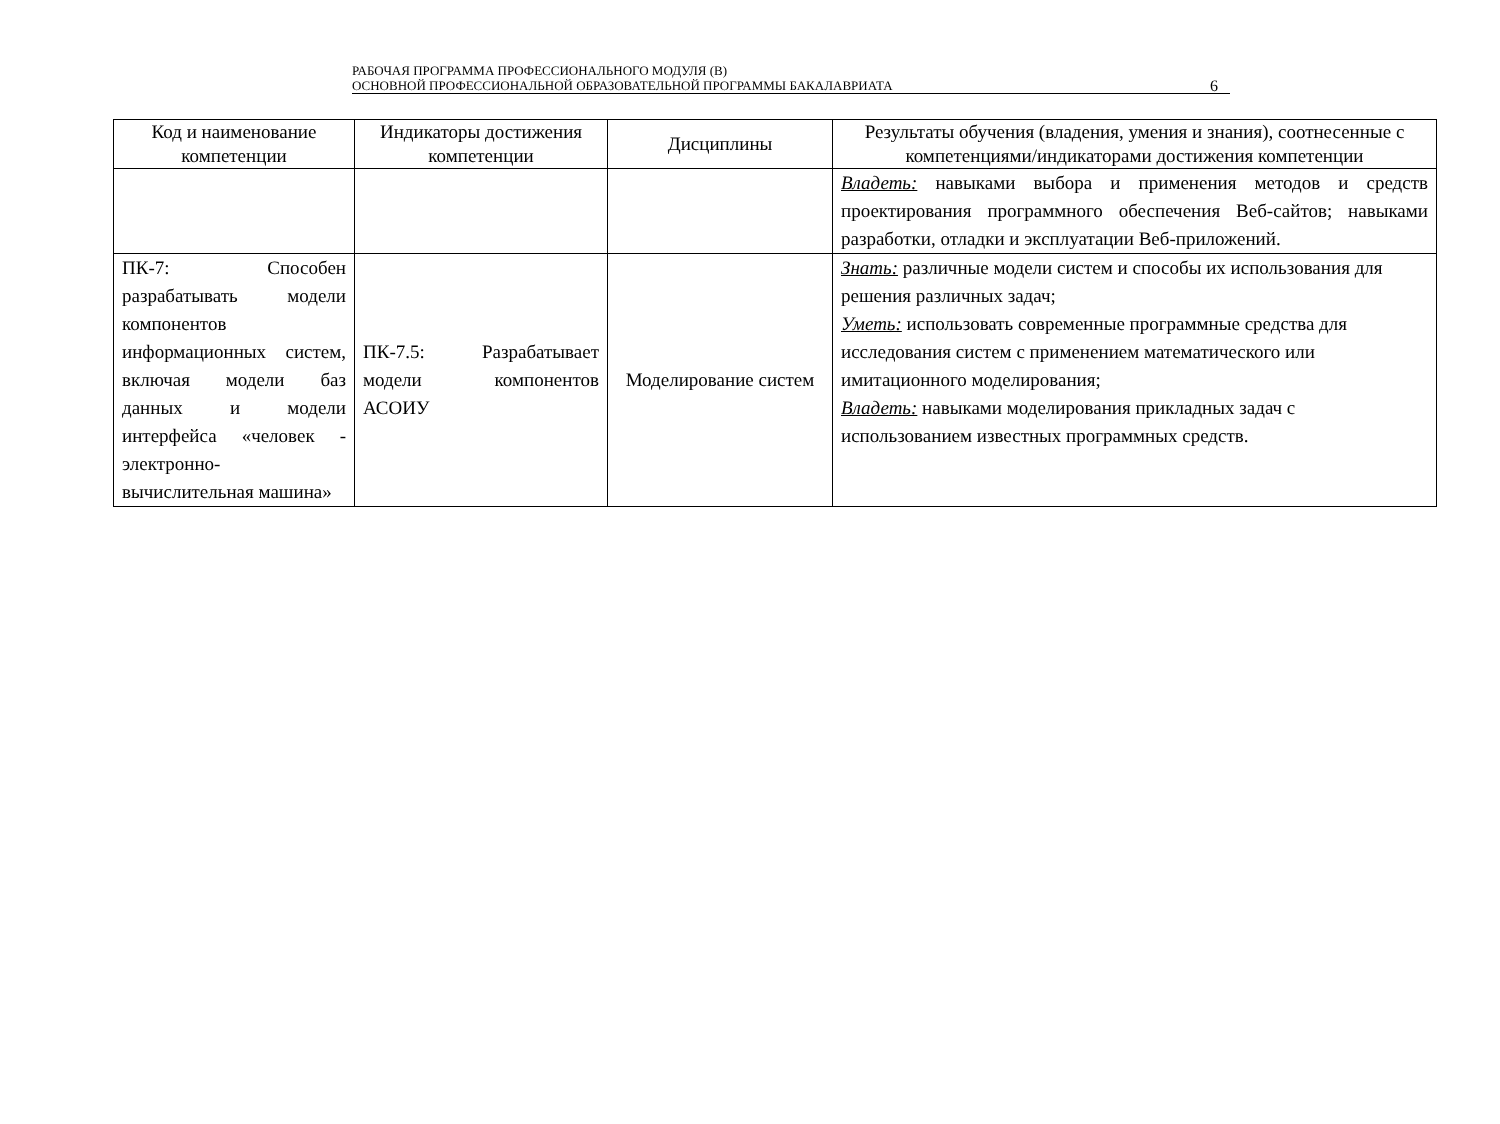РАБОЧАЯ ПРОГРАММА ПРОФЕССИОНАЛЬНОГО МОДУЛЯ (В)
ОСНОВНОЙ ПРОФЕССИОНАЛЬНОЙ ОБРАЗОВАТЕЛЬНОЙ ПРОГРАММЫ БАКАЛАВРИАТА
6
| Код и наименование компетенции | Индикаторы достижения компетенции | Дисциплины | Результаты обучения (владения, умения и знания), соотнесенные с компетенциями/индикаторами достижения компетенции |
| --- | --- | --- | --- |
| | | | Владеть: навыками выбора и применения методов и средств проектирования программного обеспечения Веб-сайтов; навыками разработки, отладки и эксплуатации Веб-приложений. |
| ПК-7: Способен разрабатывать модели компонентов информационных систем, включая модели баз данных и модели интерфейса «человек - электронно-вычислительная машина» | ПК-7.5: Разрабатывает модели компонентов АСОИУ | Моделирование систем | Знать: различные модели систем и способы их использования для решения различных задач; Уметь: использовать современные программные средства для исследования систем с применением математического или имитационного моделирования; Владеть: навыками моделирования прикладных задач с использованием известных программных средств. |